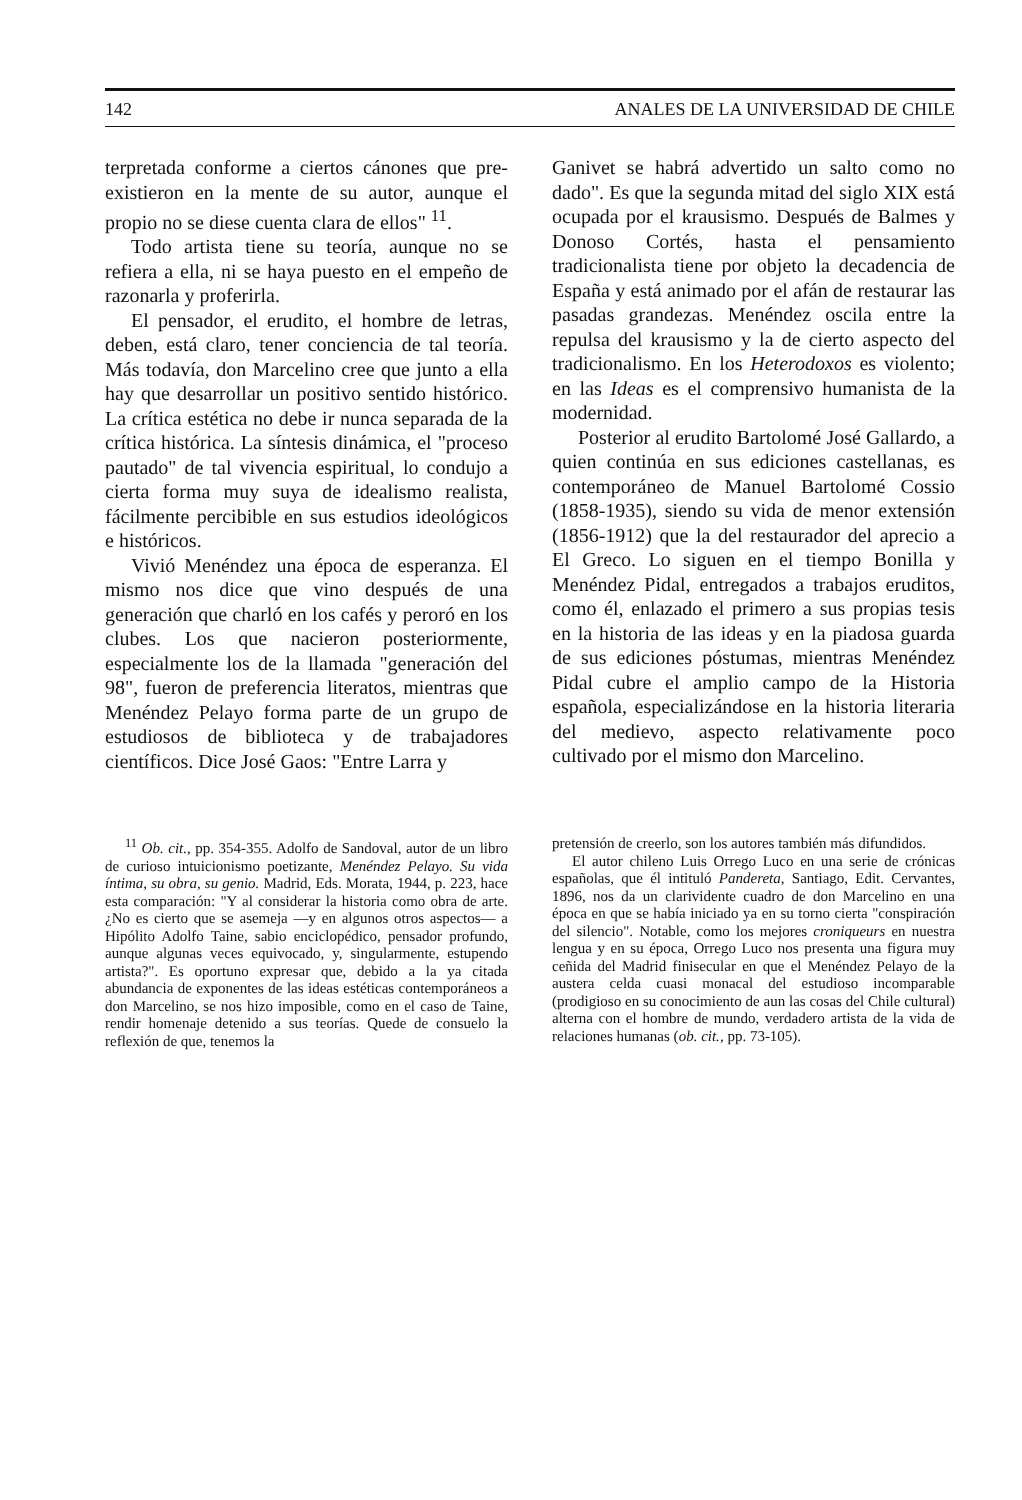142 ANALES DE LA UNIVERSIDAD DE CHILE
terpretada conforme a ciertos cánones que pre-existieron en la mente de su autor, aunque el propio no se diese cuenta clara de ellos" <sup>11</sup>.
Todo artista tiene su teoría, aunque no se refiera a ella, ni se haya puesto en el empeño de razonarla y proferirla.
El pensador, el erudito, el hombre de letras, deben, está claro, tener conciencia de tal teoría. Más todavía, don Marcelino cree que junto a ella hay que desarrollar un positivo sentido histórico. La crítica estética no debe ir nunca separada de la crítica histórica. La síntesis dinámica, el "proceso pautado" de tal vivencia espiritual, lo condujo a cierta forma muy suya de idealismo realista, fácilmente percibible en sus estudios ideológicos e históricos.
Vivió Menéndez una época de esperanza. El mismo nos dice que vino después de una generación que charló en los cafés y peroró en los clubes. Los que nacieron posteriormente, especialmente los de la llamada "generación del 98", fueron de preferencia literatos, mientras que Menéndez Pelayo forma parte de un grupo de estudiosos de biblioteca y de trabajadores científicos. Dice José Gaos: "Entre Larra y
Ganivet se habrá advertido un salto como no dado". Es que la segunda mitad del siglo XIX está ocupada por el krausismo. Después de Balmes y Donoso Cortés, hasta el pensamiento tradicionalista tiene por objeto la decadencia de España y está animado por el afán de restaurar las pasadas grandezas. Menéndez oscila entre la repulsa del krausismo y la de cierto aspecto del tradicionalismo. En los Heterodoxos es violento; en las Ideas es el comprensivo humanista de la modernidad.
Posterior al erudito Bartolomé José Gallardo, a quien continúa en sus ediciones castellanas, es contemporáneo de Manuel Bartolomé Cossio (1858-1935), siendo su vida de menor extensión (1856-1912) que la del restaurador del aprecio a El Greco. Lo siguen en el tiempo Bonilla y Menéndez Pidal, entregados a trabajos eruditos, como él, enlazado el primero a sus propias tesis en la historia de las ideas y en la piadosa guarda de sus ediciones póstumas, mientras Menéndez Pidal cubre el amplio campo de la Historia española, especializándose en la historia literaria del medievo, aspecto relativamente poco cultivado por el mismo don Marcelino.
<sup>11</sup> Ob. cit., pp. 354-355. Adolfo de Sandoval, autor de un libro de curioso intuicionismo poetizante, Menéndez Pelayo. Su vida íntima, su obra, su genio. Madrid, Eds. Morata, 1944, p. 223, hace esta comparación: "Y al considerar la historia como obra de arte. ¿No es cierto que se asemeja —y en algunos otros aspectos— a Hipólito Adolfo Taine, sabio enciclopédico, pensador profundo, aunque algunas veces equivocado, y, singularmente, estupendo artista?". Es oportuno expresar que, debido a la ya citada abundancia de exponentes de las ideas estéticas contemporáneos a don Marcelino, se nos hizo imposible, como en el caso de Taine, rendir homenaje detenido a sus teorías. Quede de consuelo la reflexión de que, tenemos la
pretensión de creerlo, son los autores también más difundidos.
El autor chileno Luis Orrego Luco en una serie de crónicas españolas, que él intituló Pandereta, Santiago, Edit. Cervantes, 1896, nos da un clarividente cuadro de don Marcelino en una época en que se había iniciado ya en su torno cierta "conspiración del silencio". Notable, como los mejores croniqueurs en nuestra lengua y en su época, Orrego Luco nos presenta una figura muy ceñida del Madrid finisecular en que el Menéndez Pelayo de la austera celda cuasi monacal del estudioso incomparable (prodigioso en su conocimiento de aun las cosas del Chile cultural) alterna con el hombre de mundo, verdadero artista de la vida de relaciones humanas (ob. cit., pp. 73-105).